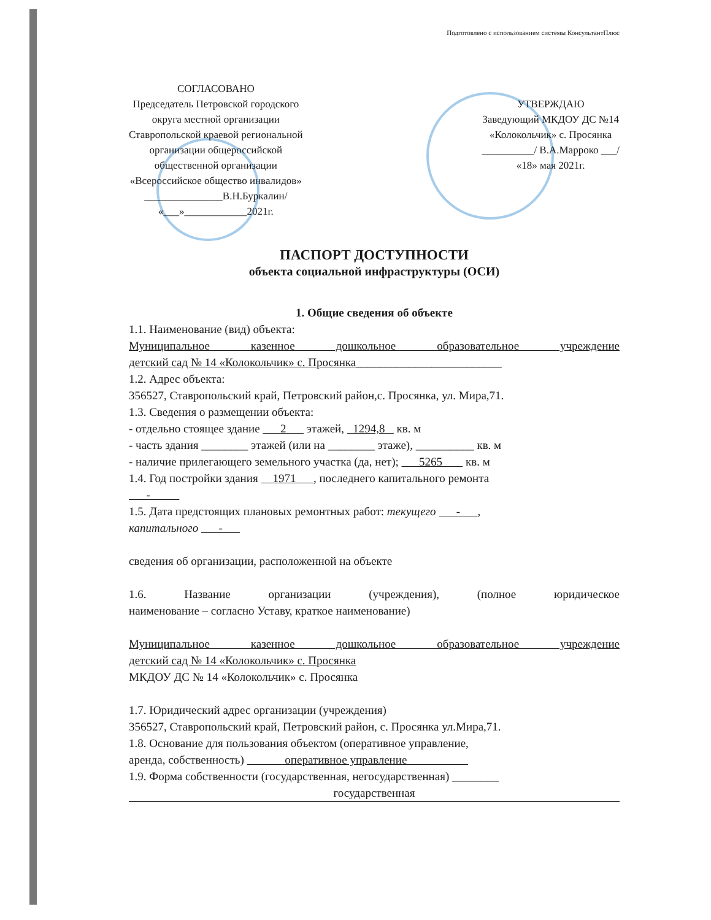Подготовлено с использованием системы КонсультантПлюс
СОГЛАСОВАНО
Председатель Петровской городского
округа местной организации
Ставропольской краевой региональной
организации общероссийской
общественной организации
«Всероссийское общество инвалидов»
_______________В.Н.Буркалин/
«___»____________2021г.
УТВЕРЖДАЮ
Заведующий МКДОУ ДС №14
«Колокольчик» с. Просянка
__________/ В.А.Марроко ___/
«18» мая 2021г.
ПАСПОРТ ДОСТУПНОСТИ
объекта социальной инфраструктуры (ОСИ)
1. Общие сведения об объекте
1.1. Наименование (вид) объекта:
Муниципальное казенное дошкольное образовательное учреждение
детский сад № 14 «Колокольчик» с. Просянка_________________________
1.2. Адрес объекта:
356527, Ставропольский край, Петровский район,с. Просянка, ул. Мира,71.
1.3. Сведения о размещении объекта:
- отдельно стоящее здание 2 этажей, 1294,8 кв. м
- часть здания ________ этажей (или на ________ этаже), __________ кв. м
- наличие прилегающего земельного участка (да, нет); 5265 кв. м
1.4. Год постройки здания 1971 , последнего капитального ремонта
-
1.5. Дата предстоящих плановых ремонтных работ: текущего - ,
капитального -
сведения об организации, расположенной на объекте
1.6. Название организации (учреждения), (полное юридическое
наименование – согласно Уставу, краткое наименование)
Муниципальное казенное дошкольное образовательное учреждение
детский сад № 14 «Колокольчик» с. Просянка
МКДОУ ДС № 14 «Колокольчик» с. Просянка
1.7. Юридический адрес организации (учреждения)
356527, Ставропольский край, Петровский район, с. Просянка ул.Мира,71.
1.8. Основание для пользования объектом (оперативное управление,
аренда, собственность) оперативное управление
1.9. Форма собственности (государственная, негосударственная) ________
государственная